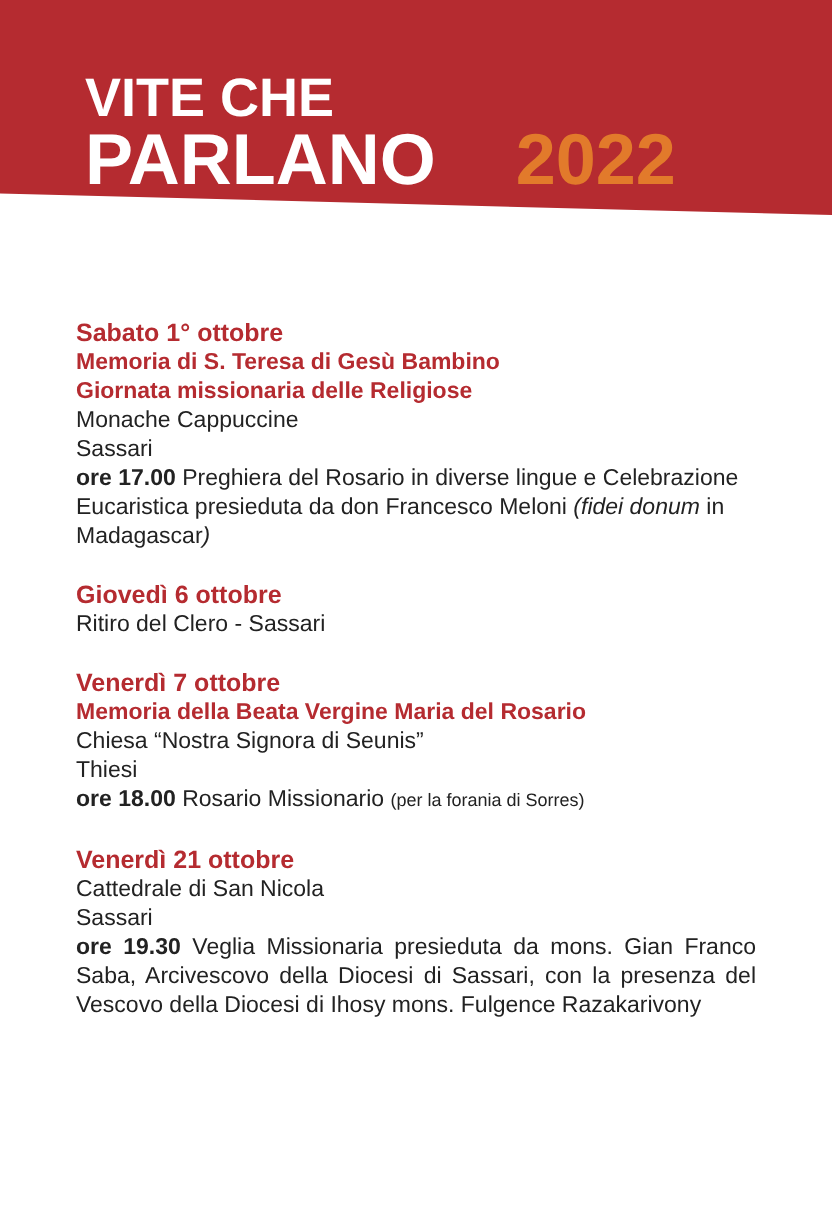VITE CHE
PARLANO 2022
Sabato 1° ottobre
Memoria di S. Teresa di Gesù Bambino
Giornata missionaria delle Religiose
Monache Cappuccine
Sassari
ore 17.00 Preghiera del Rosario in diverse lingue e Celebrazione Eucaristica presieduta da don Francesco Meloni (fidei donum in Madagascar)
Giovedì 6 ottobre
Ritiro del Clero - Sassari
Venerdì 7 ottobre
Memoria della Beata Vergine Maria del Rosario
Chiesa “Nostra Signora di Seunis”
Thiesi
ore 18.00 Rosario Missionario (per la forania di Sorres)
Venerdì 21 ottobre
Cattedrale di San Nicola
Sassari
ore 19.30 Veglia Missionaria presieduta da mons. Gian Franco Saba, Arcivescovo della Diocesi di Sassari, con la presenza del Vescovo della Diocesi di Ihosy mons. Fulgence Razakarivony